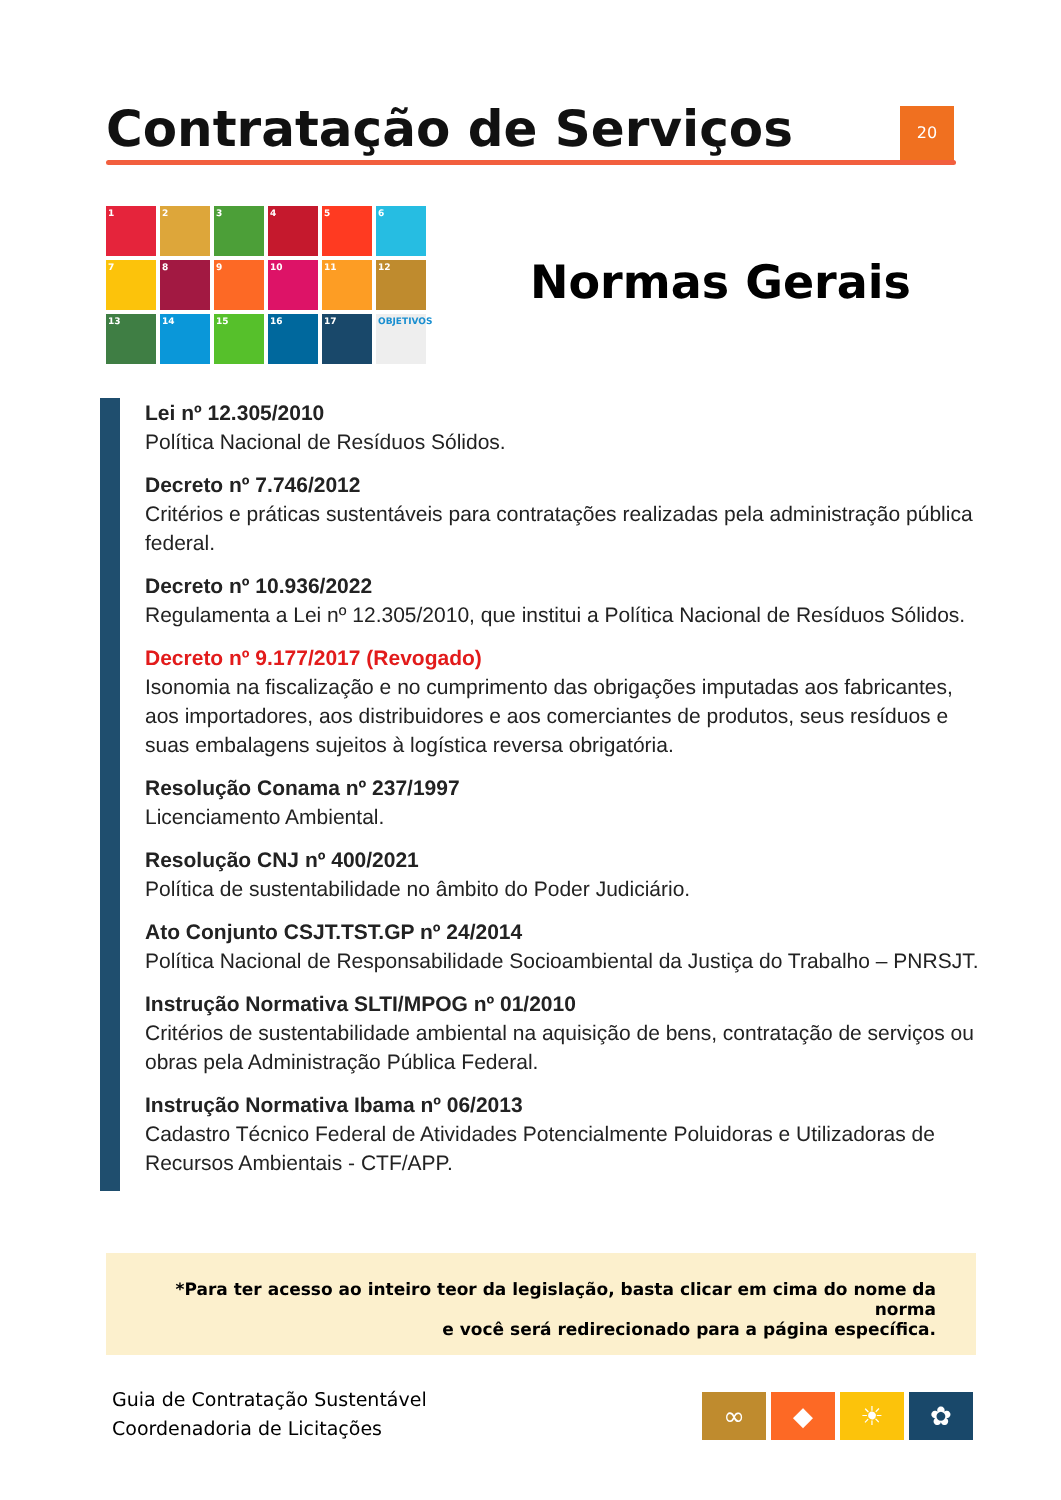Contratação de Serviços 20
1
2
3
4
5
6
7
8
9
10
11
12
13
14
15
16
17
OBJETIVOS
Normas Gerais
Lei nº 12.305/2010
Política Nacional de Resíduos Sólidos.
Decreto nº 7.746/2012
Critérios e práticas sustentáveis para contratações realizadas pela administração pública federal.
Decreto nº 10.936/2022
Regulamenta a Lei nº 12.305/2010, que institui a Política Nacional de Resíduos Sólidos.
Decreto nº 9.177/2017 (Revogado)
Isonomia na fiscalização e no cumprimento das obrigações imputadas aos fabricantes, aos importadores, aos distribuidores e aos comerciantes de produtos, seus resíduos e suas embalagens sujeitos à logística reversa obrigatória.
Resolução Conama nº 237/1997
Licenciamento Ambiental.
Resolução CNJ nº 400/2021
Política de sustentabilidade no âmbito do Poder Judiciário.
Ato Conjunto CSJT.TST.GP nº 24/2014
Política Nacional de Responsabilidade Socioambiental da Justiça do Trabalho – PNRSJT.
Instrução Normativa SLTI/MPOG nº 01/2010
Critérios de sustentabilidade ambiental na aquisição de bens, contratação de serviços ou obras pela Administração Pública Federal.
Instrução Normativa Ibama nº 06/2013
Cadastro Técnico Federal de Atividades Potencialmente Poluidoras e Utilizadoras de Recursos Ambientais - CTF/APP.
*Para ter acesso ao inteiro teor da legislação, basta clicar em cima do nome da norma
e você será redirecionado para a página específica.
Guia de Contratação Sustentável
Coordenadoria de Licitações
∞ ◆ ☀ ✿